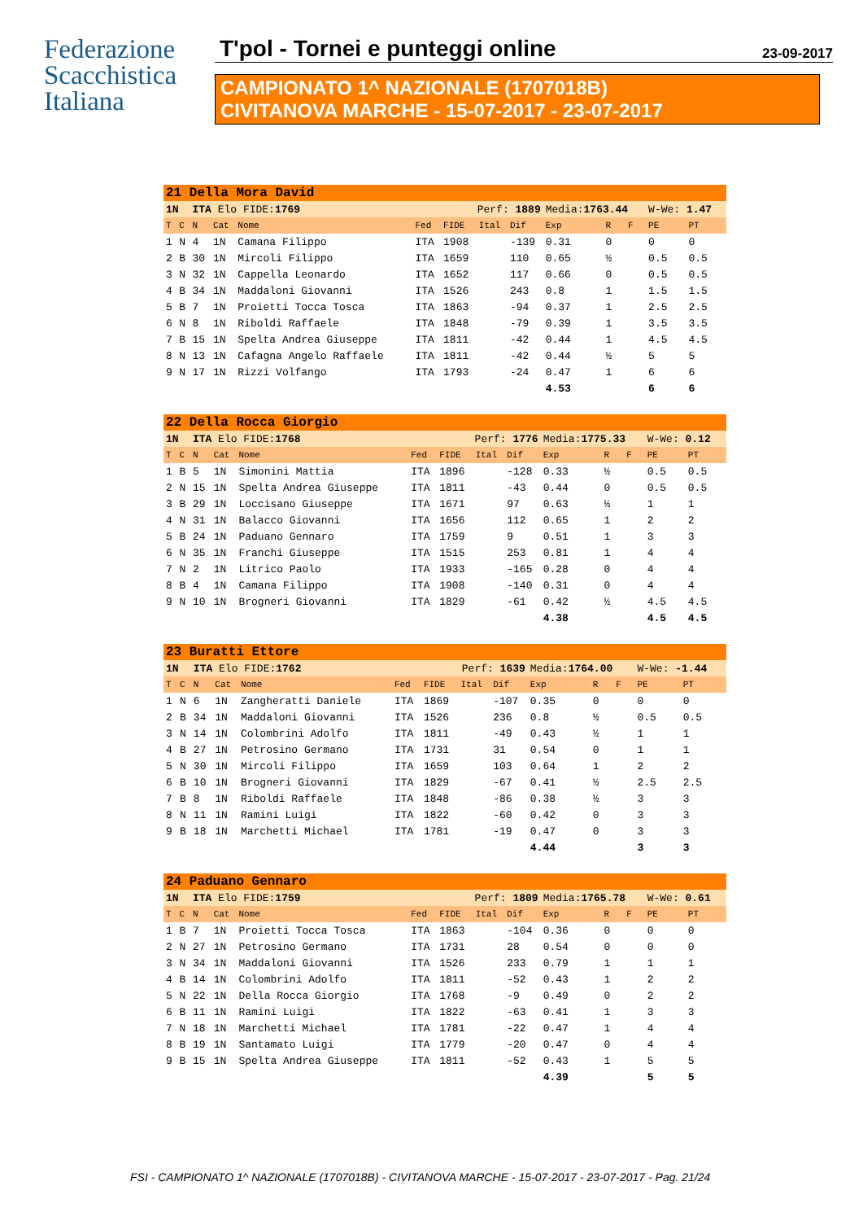Federazione
Scacchistica
Italiana
T'pol - Tornei e punteggi online 23-09-2017
CAMPIONATO 1^ NAZIONALE (1707018B)
CIVITANOVA MARCHE - 15-07-2017 - 23-07-2017
| 21 Della Mora David | | | | | | | | | | | | | |
| 1N | | ITA Elo FIDE: 1769 | | | Perf: 1889 | | | | Media: 1763.44 | | | W-We: 1.47 | |
| T | C | N | Cat | Nome | Fed | FIDE | Ital | Dif | Exp | R | F | PE | PT |
| 1 | N | 4 | 1N | Camana Filippo | ITA | 1908 | | -139 | 0.31 | 0 | | 0 | 0 |
| 2 | B | 30 | 1N | Mircoli Filippo | ITA | 1659 | | 110 | 0.65 | ½ | | 0.5 | 0.5 |
| 3 | N | 32 | 1N | Cappella Leonardo | ITA | 1652 | | 117 | 0.66 | 0 | | 0.5 | 0.5 |
| 4 | B | 34 | 1N | Maddaloni Giovanni | ITA | 1526 | | 243 | 0.8 | 1 | | 1.5 | 1.5 |
| 5 | B | 7 | 1N | Proietti Tocca Tosca | ITA | 1863 | | -94 | 0.37 | 1 | | 2.5 | 2.5 |
| 6 | N | 8 | 1N | Riboldi Raffaele | ITA | 1848 | | -79 | 0.39 | 1 | | 3.5 | 3.5 |
| 7 | B | 15 | 1N | Spelta Andrea Giuseppe | ITA | 1811 | | -42 | 0.44 | 1 | | 4.5 | 4.5 |
| 8 | N | 13 | 1N | Cafagna Angelo Raffaele | ITA | 1811 | | -42 | 0.44 | ½ | | 5 | 5 |
| 9 | N | 17 | 1N | Rizzi Volfango | ITA | 1793 | | -24 | 0.47 | 1 | | 6 | 6 |
| | | | | | | | | | 4.53 | | | 6 | 6 |
| 22 Della Rocca Giorgio | | | | | | | | | | | | | |
| 1N | | ITA Elo FIDE: 1768 | | | Perf: 1776 | | | | Media: 1775.33 | | | W-We: 0.12 | |
| T | C | N | Cat | Nome | Fed | FIDE | Ital | Dif | Exp | R | F | PE | PT |
| 1 | B | 5 | 1N | Simonini Mattia | ITA | 1896 | | -128 | 0.33 | ½ | | 0.5 | 0.5 |
| 2 | N | 15 | 1N | Spelta Andrea Giuseppe | ITA | 1811 | | -43 | 0.44 | 0 | | 0.5 | 0.5 |
| 3 | B | 29 | 1N | Loccisano Giuseppe | ITA | 1671 | | 97 | 0.63 | ½ | | 1 | 1 |
| 4 | N | 31 | 1N | Balacco Giovanni | ITA | 1656 | | 112 | 0.65 | 1 | | 2 | 2 |
| 5 | B | 24 | 1N | Paduano Gennaro | ITA | 1759 | | 9 | 0.51 | 1 | | 3 | 3 |
| 6 | N | 35 | 1N | Franchi Giuseppe | ITA | 1515 | | 253 | 0.81 | 1 | | 4 | 4 |
| 7 | N | 2 | 1N | Litrico Paolo | ITA | 1933 | | -165 | 0.28 | 0 | | 4 | 4 |
| 8 | B | 4 | 1N | Camana Filippo | ITA | 1908 | | -140 | 0.31 | 0 | | 4 | 4 |
| 9 | N | 10 | 1N | Brogneri Giovanni | ITA | 1829 | | -61 | 0.42 | ½ | | 4.5 | 4.5 |
| | | | | | | | | | 4.38 | | | 4.5 | 4.5 |
| 23 Buratti Ettore | | | | | | | | | | | | | |
| 1N | | ITA Elo FIDE: 1762 | | | Perf: 1639 | | | | Media: 1764.00 | | | W-We: -1.44 | |
| T | C | N | Cat | Nome | Fed | FIDE | Ital | Dif | Exp | R | F | PE | PT |
| 1 | N | 6 | 1N | Zangheratti Daniele | ITA | 1869 | | -107 | 0.35 | 0 | | 0 | 0 |
| 2 | B | 34 | 1N | Maddaloni Giovanni | ITA | 1526 | | 236 | 0.8 | ½ | | 0.5 | 0.5 |
| 3 | N | 14 | 1N | Colombrini Adolfo | ITA | 1811 | | -49 | 0.43 | ½ | | 1 | 1 |
| 4 | B | 27 | 1N | Petrosino Germano | ITA | 1731 | | 31 | 0.54 | 0 | | 1 | 1 |
| 5 | N | 30 | 1N | Mircoli Filippo | ITA | 1659 | | 103 | 0.64 | 1 | | 2 | 2 |
| 6 | B | 10 | 1N | Brogneri Giovanni | ITA | 1829 | | -67 | 0.41 | ½ | | 2.5 | 2.5 |
| 7 | B | 8 | 1N | Riboldi Raffaele | ITA | 1848 | | -86 | 0.38 | ½ | | 3 | 3 |
| 8 | N | 11 | 1N | Ramini Luigi | ITA | 1822 | | -60 | 0.42 | 0 | | 3 | 3 |
| 9 | B | 18 | 1N | Marchetti Michael | ITA | 1781 | | -19 | 0.47 | 0 | | 3 | 3 |
| | | | | | | | | | 4.44 | | | 3 | 3 |
| 24 Paduano Gennaro | | | | | | | | | | | | | |
| 1N | | ITA Elo FIDE: 1759 | | | Perf: 1809 | | | | Media: 1765.78 | | | W-We: 0.61 | |
| T | C | N | Cat | Nome | Fed | FIDE | Ital | Dif | Exp | R | F | PE | PT |
| 1 | B | 7 | 1N | Proietti Tocca Tosca | ITA | 1863 | | -104 | 0.36 | 0 | | 0 | 0 |
| 2 | N | 27 | 1N | Petrosino Germano | ITA | 1731 | | 28 | 0.54 | 0 | | 0 | 0 |
| 3 | N | 34 | 1N | Maddaloni Giovanni | ITA | 1526 | | 233 | 0.79 | 1 | | 1 | 1 |
| 4 | B | 14 | 1N | Colombrini Adolfo | ITA | 1811 | | -52 | 0.43 | 1 | | 2 | 2 |
| 5 | N | 22 | 1N | Della Rocca Giorgio | ITA | 1768 | | -9 | 0.49 | 0 | | 2 | 2 |
| 6 | B | 11 | 1N | Ramini Luigi | ITA | 1822 | | -63 | 0.41 | 1 | | 3 | 3 |
| 7 | N | 18 | 1N | Marchetti Michael | ITA | 1781 | | -22 | 0.47 | 1 | | 4 | 4 |
| 8 | B | 19 | 1N | Santamato Luigi | ITA | 1779 | | -20 | 0.47 | 0 | | 4 | 4 |
| 9 | B | 15 | 1N | Spelta Andrea Giuseppe | ITA | 1811 | | -52 | 0.43 | 1 | | 5 | 5 |
| | | | | | | | | | 4.39 | | | 5 | 5 |
FSI - CAMPIONATO 1^ NAZIONALE (1707018B) - CIVITANOVA MARCHE - 15-07-2017 - 23-07-2017 - Pag. 21/24